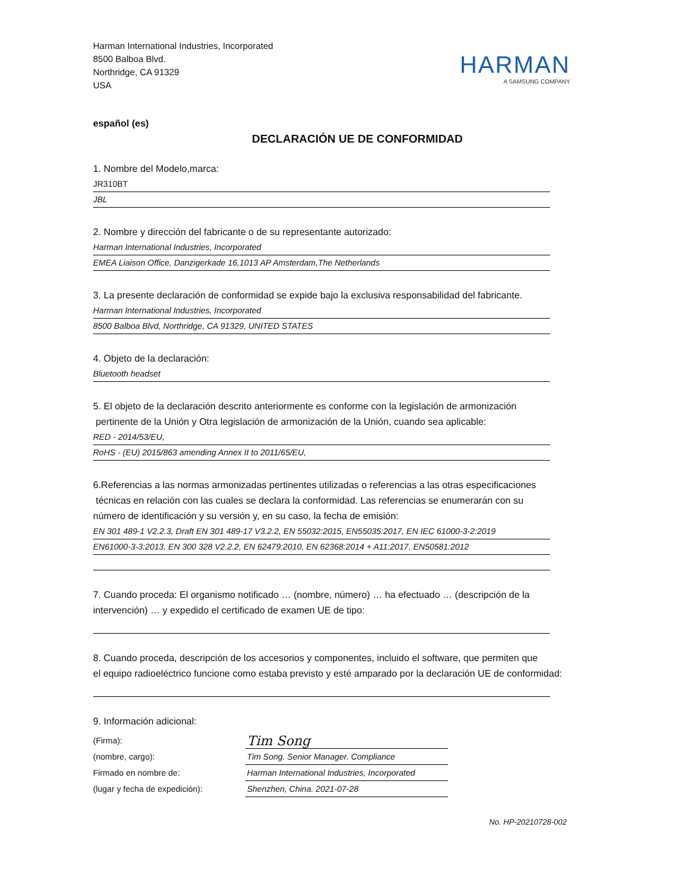Harman International Industries, Incorporated
8500 Balboa Blvd.
Northridge, CA 91329
USA
HARMAN
A SAMSUNG COMPANY
español (es)
DECLARACIÓN UE DE CONFORMIDAD
1. Nombre del Modelo,marca:
JR310BT
JBL
2. Nombre y dirección del fabricante o de su representante autorizado:
Harman International Industries, Incorporated
EMEA Liaison Office, Danzigerkade 16,1013 AP Amsterdam,The Netherlands
3. La presente declaración de conformidad se expide bajo la exclusiva responsabilidad del fabricante.
Harman International Industries, Incorporated
8500 Balboa Blvd, Northridge, CA 91329, UNITED STATES
4. Objeto de la declaración:
Bluetooth headset
5. El objeto de la declaración descrito anteriormente es conforme con la legislación de armonización
pertinente de la Unión y Otra legislación de armonización de la Unión, cuando sea aplicable:
RED - 2014/53/EU,
RoHS - (EU) 2015/863 amending Annex II to 2011/65/EU,
6.Referencias a las normas armonizadas pertinentes utilizadas o referencias a las otras especificaciones
técnicas en relación con las cuales se declara la conformidad. Las referencias se enumerarán con su
número de identificación y su versión y, en su caso, la fecha de emisión:
EN 301 489-1 V2.2.3, Draft EN 301 489-17 V3.2.2, EN 55032:2015, EN55035:2017, EN IEC 61000-3-2:2019
EN61000-3-3:2013, EN 300 328 V2.2.2, EN 62479:2010, EN 62368:2014 + A11:2017, EN50581:2012
7. Cuando proceda: El organismo notificado … (nombre, número) … ha efectuado … (descripción de la
intervención) … y expedido el certificado de examen UE de tipo:
8. Cuando proceda, descripción de los accesorios y componentes, incluido el software, que permiten que
el equipo radioeléctrico funcione como estaba previsto y esté amparado por la declaración UE de conformidad:
9. Información adicional:
(Firma):
(nombre, cargo):
Firmado en nombre de:
(lugar y fecha de expedición):
Tim Song
Tim Song. Senior Manager. Compliance
Harman International Industries, Incorporated
Shenzhen, China. 2021-07-28
No. HP-20210728-002